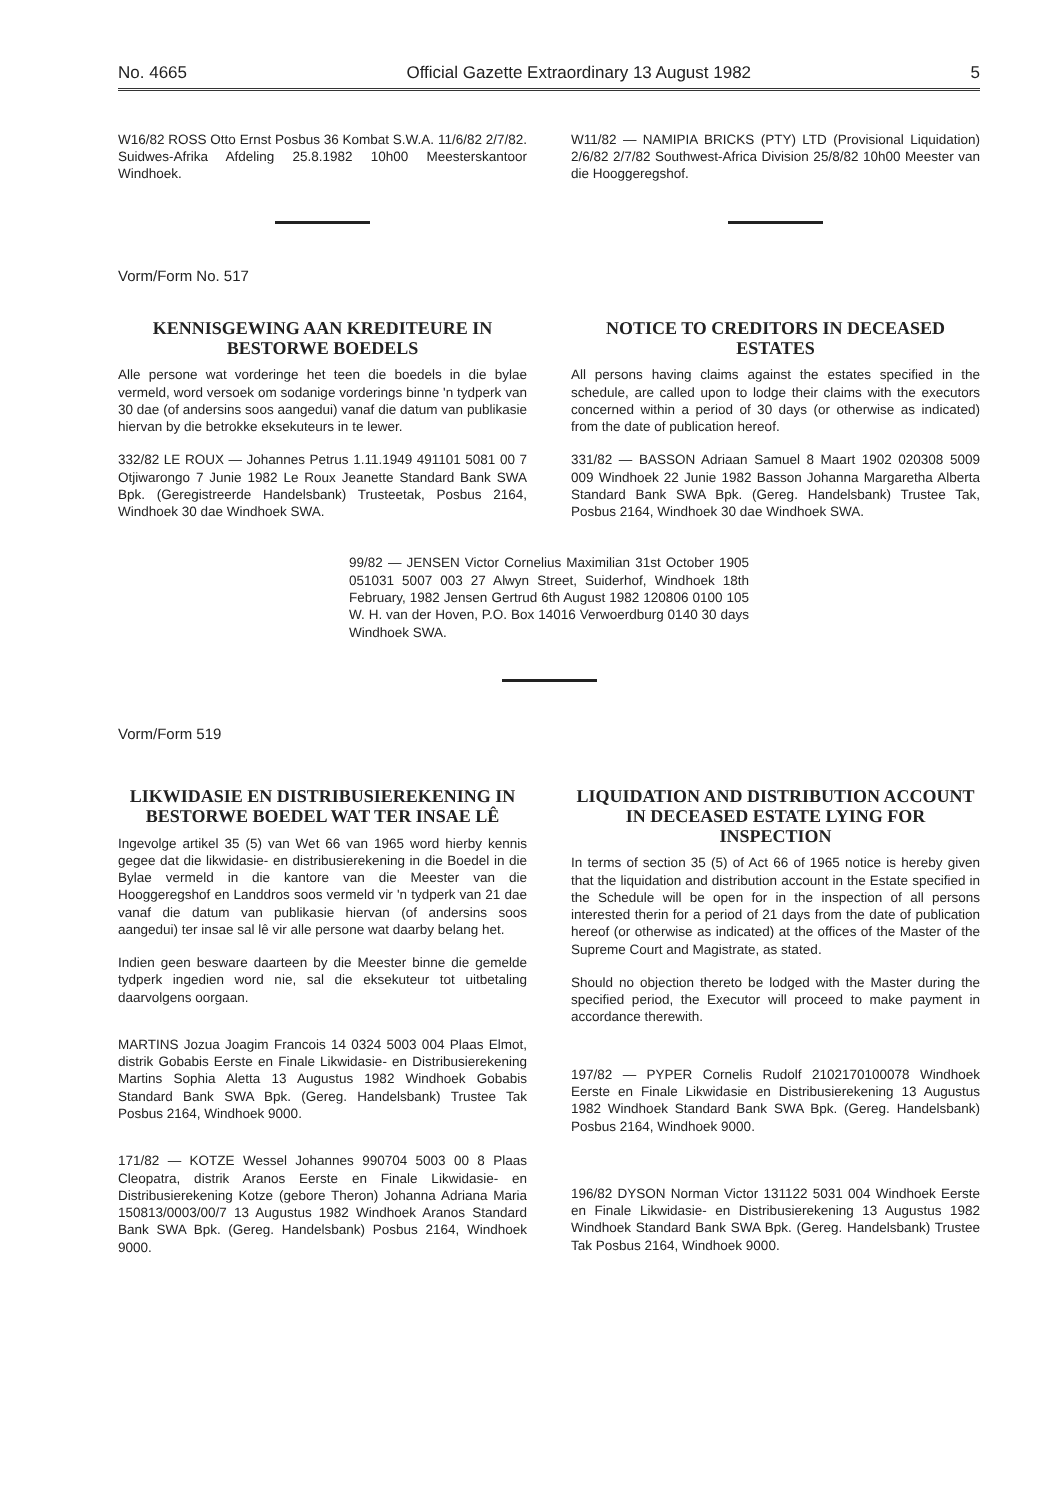No. 4665 Official Gazette Extraordinary 13 August 1982 5
W16/82 ROSS Otto Ernst Posbus 36 Kombat S.W.A. 11/6/82 2/7/82. Suidwes-Afrika Afdeling 25.8.1982 10h00 Meesterskantoor Windhoek.
W11/82 — NAMIPIA BRICKS (PTY) LTD (Provisional Liquidation) 2/6/82 2/7/82 Southwest-Africa Division 25/8/82 10h00 Meester van die Hooggeregshof.
Vorm/Form No. 517
KENNISGEWING AAN KREDITEURE IN BESTORWE BOEDELS
Alle persone wat vorderinge het teen die boedels in die bylae vermeld, word versoek om sodanige vorderings binne 'n tydperk van 30 dae (of andersins soos aangedui) vanaf die datum van publikasie hiervan by die betrokke eksekuteurs in te lewer.
332/82 LE ROUX — Johannes Petrus 1.11.1949 491101 5081 00 7 Otjiwarongo 7 Junie 1982 Le Roux Jeanette Standard Bank SWA Bpk. (Geregistreerde Handelsbank) Trusteetak, Posbus 2164, Windhoek 30 dae Windhoek SWA.
NOTICE TO CREDITORS IN DECEASED ESTATES
All persons having claims against the estates specified in the schedule, are called upon to lodge their claims with the executors concerned within a period of 30 days (or otherwise as indicated) from the date of publication hereof.
331/82 — BASSON Adriaan Samuel 8 Maart 1902 020308 5009 009 Windhoek 22 Junie 1982 Basson Johanna Margaretha Alberta Standard Bank SWA Bpk. (Gereg. Handelsbank) Trustee Tak, Posbus 2164, Windhoek 30 dae Windhoek SWA.
99/82 — JENSEN Victor Cornelius Maximilian 31st October 1905 051031 5007 003 27 Alwyn Street, Suiderhof, Windhoek 18th February, 1982 Jensen Gertrud 6th August 1982 120806 0100 105 W. H. van der Hoven, P.O. Box 14016 Verwoerdburg 0140 30 days Windhoek SWA.
Vorm/Form 519
LIKWIDASIE EN DISTRIBUSIEREKENING IN BESTORWE BOEDEL WAT TER INSAE LÊ
Ingevolge artikel 35 (5) van Wet 66 van 1965 word hierby kennis gegee dat die likwidasie- en distribusierekening in die Boedel in die Bylae vermeld in die kantore van die Meester van die Hooggeregshof en Landdros soos vermeld vir 'n tydperk van 21 dae vanaf die datum van publikasie hiervan (of andersins soos aangedui) ter insae sal lê vir alle persone wat daarby belang het.
Indien geen besware daarteen by die Meester binne die gemelde tydperk ingedien word nie, sal die eksekuteur tot uitbetaling daarvolgens oorgaan.
MARTINS Jozua Joagim Francois 14 0324 5003 004 Plaas Elmot, distrik Gobabis Eerste en Finale Likwidasie- en Distribusierekening Martins Sophia Aletta 13 Augustus 1982 Windhoek Gobabis Standard Bank SWA Bpk. (Gereg. Handelsbank) Trustee Tak Posbus 2164, Windhoek 9000.
171/82 — KOTZE Wessel Johannes 990704 5003 00 8 Plaas Cleopatra, distrik Aranos Eerste en Finale Likwidasie- en Distribusierekening Kotze (gebore Theron) Johanna Adriana Maria 150813/0003/00/7 13 Augustus 1982 Windhoek Aranos Standard Bank SWA Bpk. (Gereg. Handelsbank) Posbus 2164, Windhoek 9000.
LIQUIDATION AND DISTRIBUTION ACCOUNT IN DECEASED ESTATE LYING FOR INSPECTION
In terms of section 35 (5) of Act 66 of 1965 notice is hereby given that the liquidation and distribution account in the Estate specified in the Schedule will be open for in the inspection of all persons interested therin for a period of 21 days from the date of publication hereof (or otherwise as indicated) at the offices of the Master of the Supreme Court and Magistrate, as stated.
Should no objection thereto be lodged with the Master during the specified period, the Executor will proceed to make payment in accordance therewith.
197/82 — PYPER Cornelis Rudolf 2102170100078 Windhoek Eerste en Finale Likwidasie en Distribusierekening 13 Augustus 1982 Windhoek Standard Bank SWA Bpk. (Gereg. Handelsbank) Posbus 2164, Windhoek 9000.
196/82 DYSON Norman Victor 131122 5031 004 Windhoek Eerste en Finale Likwidasie- en Distribusierekening 13 Augustus 1982 Windhoek Standard Bank SWA Bpk. (Gereg. Handelsbank) Trustee Tak Posbus 2164, Windhoek 9000.